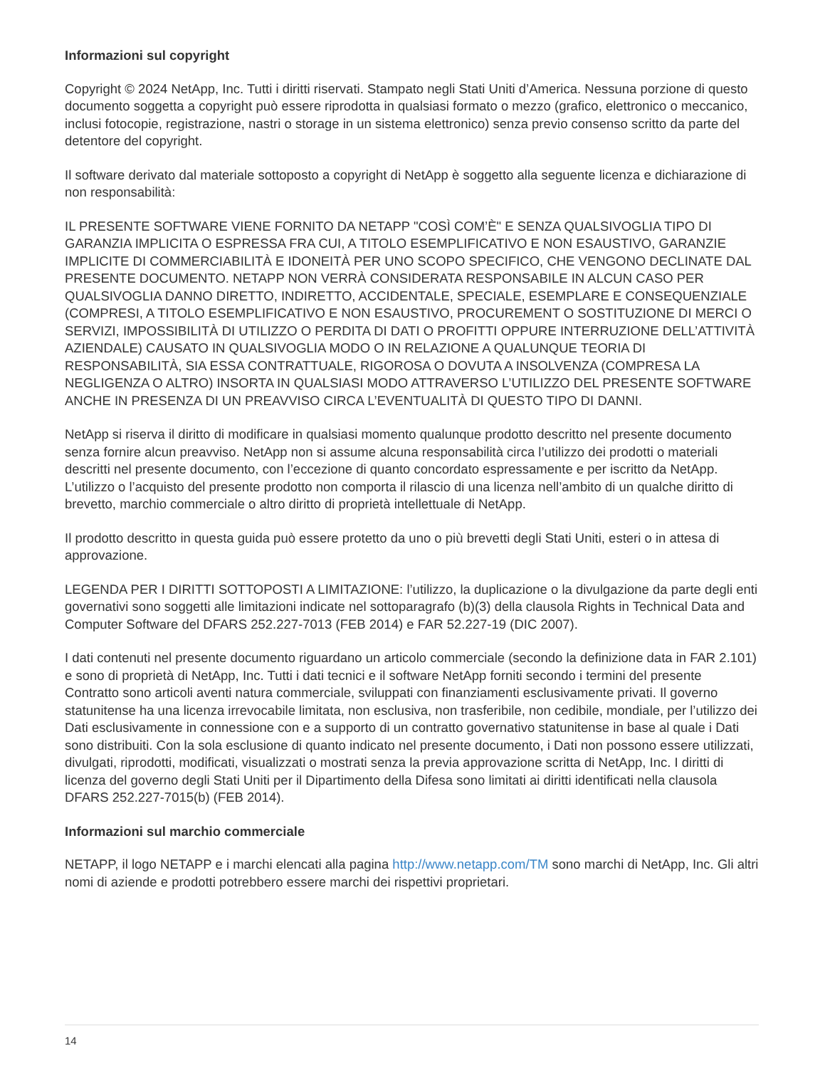Informazioni sul copyright
Copyright © 2024 NetApp, Inc. Tutti i diritti riservati. Stampato negli Stati Uniti d’America. Nessuna porzione di questo documento soggetta a copyright può essere riprodotta in qualsiasi formato o mezzo (grafico, elettronico o meccanico, inclusi fotocopie, registrazione, nastri o storage in un sistema elettronico) senza previo consenso scritto da parte del detentore del copyright.
Il software derivato dal materiale sottoposto a copyright di NetApp è soggetto alla seguente licenza e dichiarazione di non responsabilità:
IL PRESENTE SOFTWARE VIENE FORNITO DA NETAPP "COSÌ COM’È" E SENZA QUALSIVOGLIA TIPO DI GARANZIA IMPLICITA O ESPRESSA FRA CUI, A TITOLO ESEMPLIFICATIVO E NON ESAUSTIVO, GARANZIE IMPLICITE DI COMMERCIABILITÀ E IDONEITÀ PER UNO SCOPO SPECIFICO, CHE VENGONO DECLINATE DAL PRESENTE DOCUMENTO. NETAPP NON VERRÀ CONSIDERATA RESPONSABILE IN ALCUN CASO PER QUALSIVOGLIA DANNO DIRETTO, INDIRETTO, ACCIDENTALE, SPECIALE, ESEMPLARE E CONSEQUENZIALE (COMPRESI, A TITOLO ESEMPLIFICATIVO E NON ESAUSTIVO, PROCUREMENT O SOSTITUZIONE DI MERCI O SERVIZI, IMPOSSIBILITÀ DI UTILIZZO O PERDITA DI DATI O PROFITTI OPPURE INTERRUZIONE DELL’ATTIVITÀ AZIENDALE) CAUSATO IN QUALSIVOGLIA MODO O IN RELAZIONE A QUALUNQUE TEORIA DI RESPONSABILITÀ, SIA ESSA CONTRATTUALE, RIGOROSA O DOVUTA A INSOLVENZA (COMPRESA LA NEGLIGENZA O ALTRO) INSORTA IN QUALSIASI MODO ATTRAVERSO L’UTILIZZO DEL PRESENTE SOFTWARE ANCHE IN PRESENZA DI UN PREAVVISO CIRCA L’EVENTUALITÀ DI QUESTO TIPO DI DANNI.
NetApp si riserva il diritto di modificare in qualsiasi momento qualunque prodotto descritto nel presente documento senza fornire alcun preavviso. NetApp non si assume alcuna responsabilità circa l’utilizzo dei prodotti o materiali descritti nel presente documento, con l’eccezione di quanto concordato espressamente e per iscritto da NetApp. L’utilizzo o l’acquisto del presente prodotto non comporta il rilascio di una licenza nell’ambito di un qualche diritto di brevetto, marchio commerciale o altro diritto di proprietà intellettuale di NetApp.
Il prodotto descritto in questa guida può essere protetto da uno o più brevetti degli Stati Uniti, esteri o in attesa di approvazione.
LEGENDA PER I DIRITTI SOTTOPOSTI A LIMITAZIONE: l’utilizzo, la duplicazione o la divulgazione da parte degli enti governativi sono soggetti alle limitazioni indicate nel sottoparagrafo (b)(3) della clausola Rights in Technical Data and Computer Software del DFARS 252.227-7013 (FEB 2014) e FAR 52.227-19 (DIC 2007).
I dati contenuti nel presente documento riguardano un articolo commerciale (secondo la definizione data in FAR 2.101) e sono di proprietà di NetApp, Inc. Tutti i dati tecnici e il software NetApp forniti secondo i termini del presente Contratto sono articoli aventi natura commerciale, sviluppati con finanziamenti esclusivamente privati. Il governo statunitense ha una licenza irrevocabile limitata, non esclusiva, non trasferibile, non cedibile, mondiale, per l’utilizzo dei Dati esclusivamente in connessione con e a supporto di un contratto governativo statunitense in base al quale i Dati sono distribuiti. Con la sola esclusione di quanto indicato nel presente documento, i Dati non possono essere utilizzati, divulgati, riprodotti, modificati, visualizzati o mostrati senza la previa approvazione scritta di NetApp, Inc. I diritti di licenza del governo degli Stati Uniti per il Dipartimento della Difesa sono limitati ai diritti identificati nella clausola DFARS 252.227-7015(b) (FEB 2014).
Informazioni sul marchio commerciale
NETAPP, il logo NETAPP e i marchi elencati alla pagina http://www.netapp.com/TM sono marchi di NetApp, Inc. Gli altri nomi di aziende e prodotti potrebbero essere marchi dei rispettivi proprietari.
14